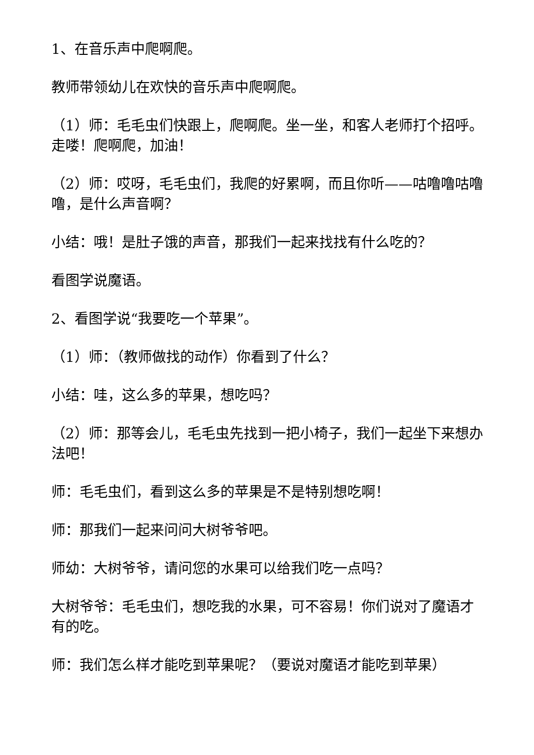1、在音乐声中爬啊爬。
教师带领幼儿在欢快的音乐声中爬啊爬。
（1）师：毛毛虫们快跟上，爬啊爬。坐一坐，和客人老师打个招呼。走喽！爬啊爬，加油！
（2）师：哎呀，毛毛虫们，我爬的好累啊，而且你听——咕噜噜咕噜噜，是什么声音啊？
小结：哦！是肚子饿的声音，那我们一起来找找有什么吃的？
看图学说魔语。
2、看图学说“我要吃一个苹果”。
（1）师：（教师做找的动作）你看到了什么？
小结：哇，这么多的苹果，想吃吗？
（2）师：那等会儿，毛毛虫先找到一把小椅子，我们一起坐下来想办法吧！
师：毛毛虫们，看到这么多的苹果是不是特别想吃啊！
师：那我们一起来问问大树爷爷吧。
师幼：大树爷爷，请问您的水果可以给我们吃一点吗？
大树爷爷：毛毛虫们，想吃我的水果，可不容易！你们说对了魔语才有的吃。
师：我们怎么样才能吃到苹果呢？（要说对魔语才能吃到苹果）